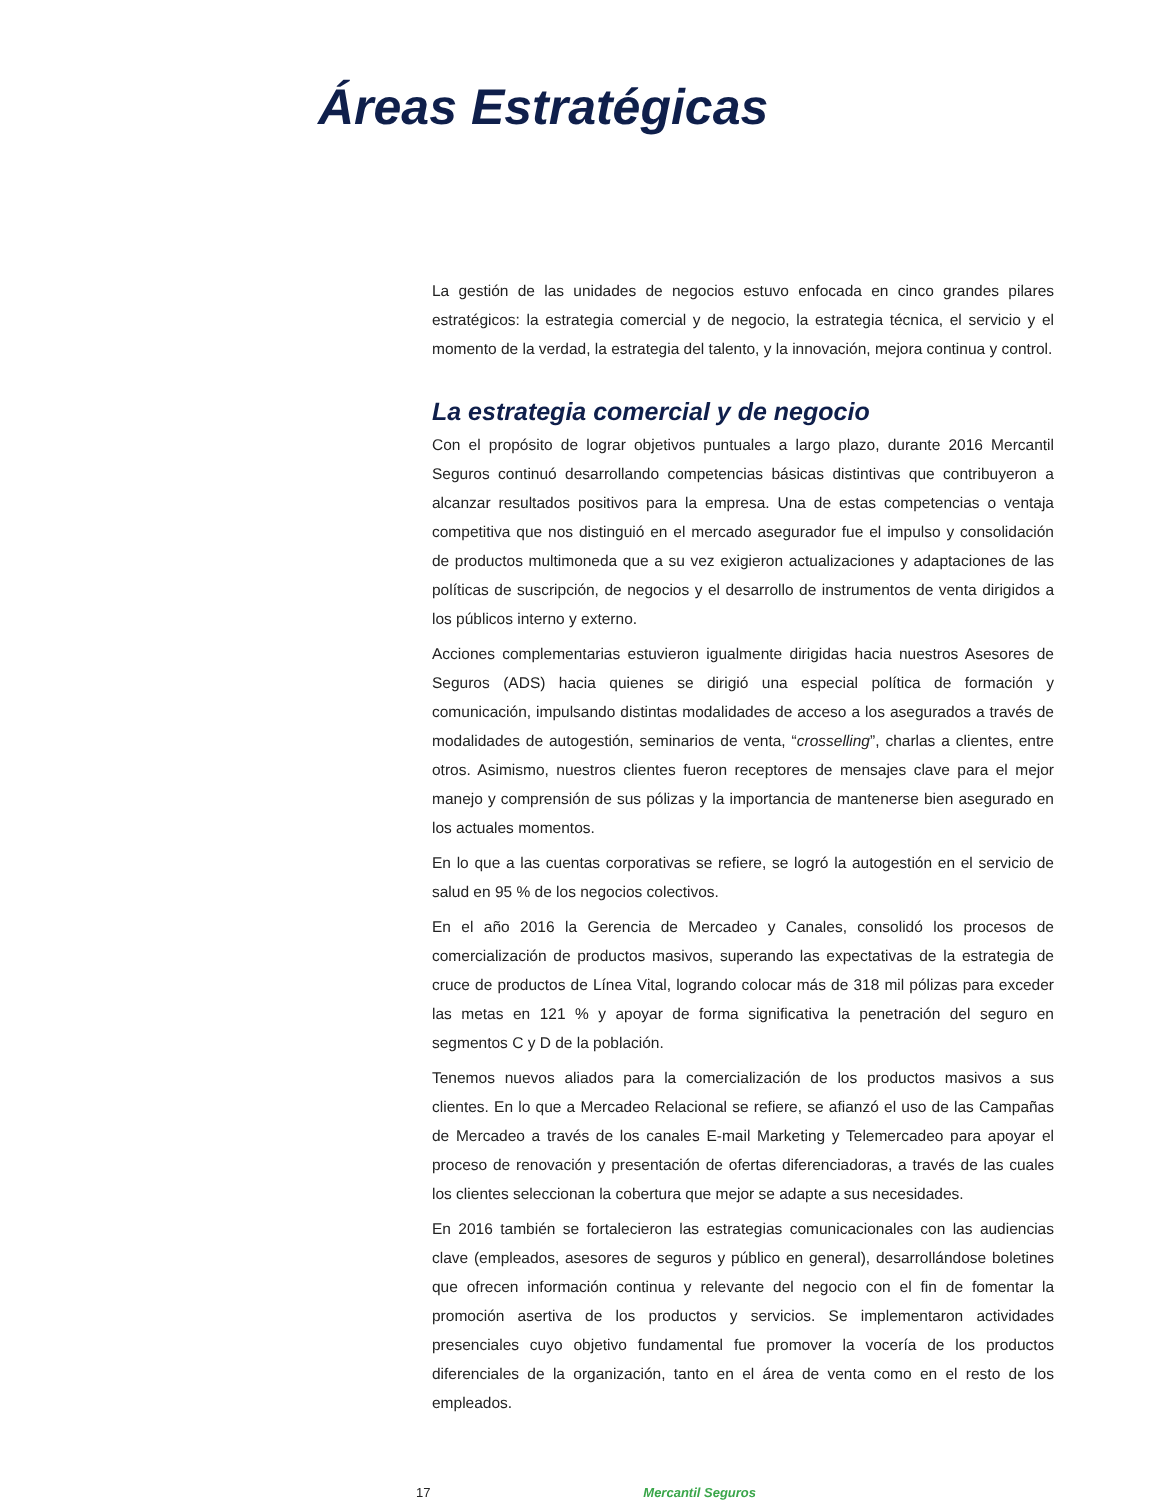Áreas Estratégicas
La gestión de las unidades de negocios estuvo enfocada en cinco grandes pilares estratégicos: la estrategia comercial y de negocio, la estrategia técnica, el servicio y el momento de la verdad, la estrategia del talento, y la innovación, mejora continua y control.
La estrategia comercial y de negocio
Con el propósito de lograr objetivos puntuales a largo plazo, durante 2016 Mercantil Seguros continuó desarrollando competencias básicas distintivas que contribuyeron a alcanzar resultados positivos para la empresa. Una de estas competencias o ventaja competitiva que nos distinguió en el mercado asegurador fue el impulso y consolidación de productos multimoneda que a su vez exigieron actualizaciones y adaptaciones de las políticas de suscripción, de negocios y el desarrollo de instrumentos de venta dirigidos a los públicos interno y externo.
Acciones complementarias estuvieron igualmente dirigidas hacia nuestros Asesores de Seguros (ADS) hacia quienes se dirigió una especial política de formación y comunicación, impulsando distintas modalidades de acceso a los asegurados a través de modalidades de autogestión, seminarios de venta, “crosselling”, charlas a clientes, entre otros. Asimismo, nuestros clientes fueron receptores de mensajes clave para el mejor manejo y comprensión de sus pólizas y la importancia de mantenerse bien asegurado en los actuales momentos.
En lo que a las cuentas corporativas se refiere, se logró la autogestión en el servicio de salud en 95 % de los negocios colectivos.
En el año 2016 la Gerencia de Mercadeo y Canales, consolidó los procesos de comercialización de productos masivos, superando las expectativas de la estrategia de cruce de productos de Línea Vital, logrando colocar más de 318 mil pólizas para exceder las metas en 121 % y apoyar de forma significativa la penetración del seguro en segmentos C y D de la población.
Tenemos nuevos aliados para la comercialización de los productos masivos a sus clientes. En lo que a Mercadeo Relacional se refiere, se afianzó el uso de las Campañas de Mercadeo a través de los canales E-mail Marketing y Telemercadeo para apoyar el proceso de renovación y presentación de ofertas diferenciadoras, a través de las cuales los clientes seleccionan la cobertura que mejor se adapte a sus necesidades.
En 2016 también se fortalecieron las estrategias comunicacionales con las audiencias clave (empleados, asesores de seguros y público en general), desarrollándose boletines que ofrecen información continua y relevante del negocio con el fin de fomentar la promoción asertiva de los productos y servicios. Se implementaron actividades presenciales cuyo objetivo fundamental fue promover la vocería de los productos diferenciales de la organización, tanto en el área de venta como en el resto de los empleados.
17 Mercantil Seguros